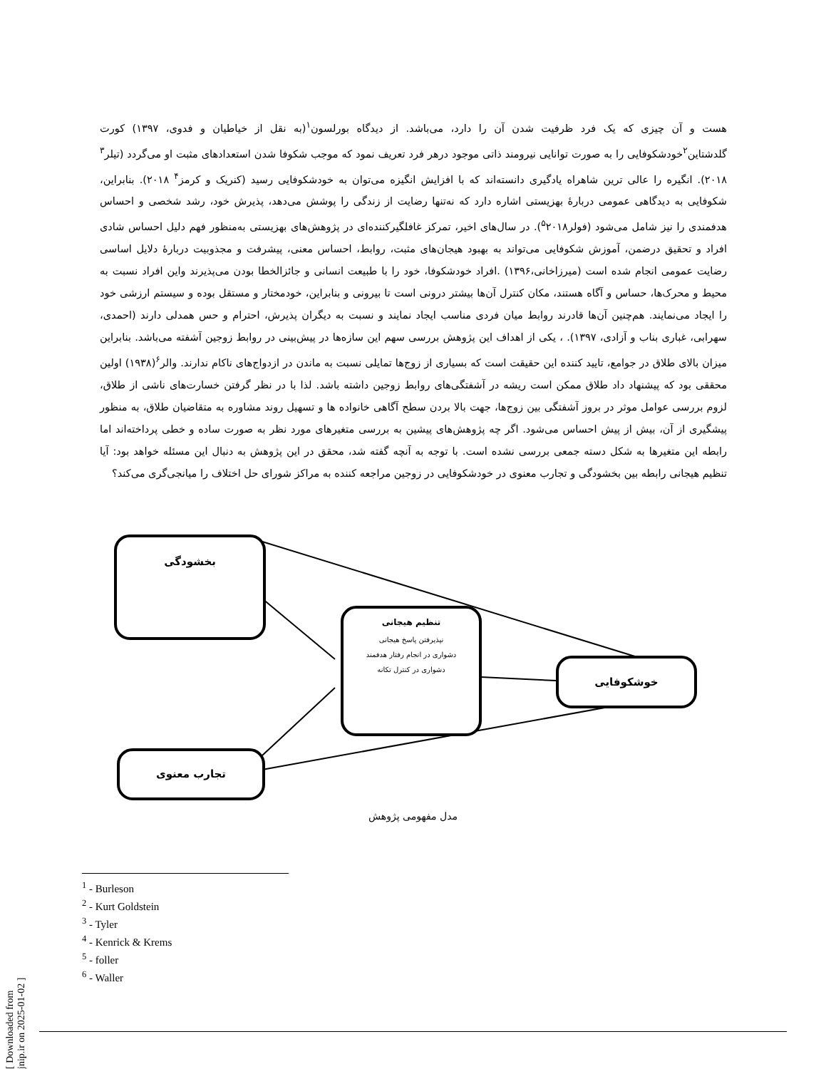هست و آن چیزی که یک فرد ظرفیت شدن آن را دارد، می‌باشد. از دیدگاه بورلسون<sup>۱</sup>(به نقل از خیاطیان و فدوی، ۱۳۹۷) کورت گلدشتاین<sup>۲</sup>خودشکوفایی را به صورت توانایی نیرومند ذاتی موجود درهر فرد تعریف نمود که موجب شکوفا شدن استعدادهای مثبت او می‌گردد (تیلر<sup>۳</sup> ۲۰۱۸). انگیره را عالی ترین شاهراه یادگیری دانسته‌اند که با افزایش انگیزه می‌توان به خودشکوفایی رسید (کنریک و کرمز<sup>۴</sup> ۲۰۱۸). بنابراین، شکوفایی به دیدگاهی عمومی دربارهٔ بهزیستی اشاره دارد که نه‌تنها رضایت از زندگی را پوشش می‌دهد، پذیرش خود، رشد شخصی و احساس هدفمندی را نیز شامل می‌شود (فولر<sup>۵</sup>۲۰۱۸). در سال‌های اخیر، تمرکز غافلگیرکننده‌ای در پژوهش‌های بهزیستی به‌منظور فهم دلیل احساس شادی افراد و تحقیق درضمن، آموزش شکوفایی می‌تواند به بهبود هیجان‌های مثبت، روابط، احساس معنی، پیشرفت و مجذوبیت دربارهٔ دلایل اساسی رضایت عمومی انجام شده است (میرزاخانی،۱۳۹۶) .افراد خودشکوفا، خود را با طبیعت انسانی و جائزالخطا بودن می‌پذیرند واین افراد نسبت به محیط و محرک‌ها، حساس و آگاه هستند، مکان کنترل آن‌ها بیشتر درونی است تا بیرونی و بنابراین، خودمختار و مستقل بوده و سیستم ارزشی خود را ایجاد می‌نمایند. هم‌چنین آن‌ها قادرند روابط میان فردی مناسب ایجاد نمایند و نسبت به دیگران پذیرش، احترام و حس همدلی دارند (احمدی، سهرابی، غباری بناب و آزادی، ۱۳۹۷). ، یکی از اهداف این پژوهش بررسی سهم این سازه‌ها در پیش‌بینی در روابط زوجین آشفته می‌باشد. بنابراین میزان بالای طلاق در جوامع، تایید کننده این حقیقت است که بسیاری از زوج‌ها تمایلی نسبت به ماندن در ازدواج‌های ناکام ندارند. والر<sup>۶</sup>(۱۹۳۸) اولین محققی بود که پیشنهاد داد طلاق ممکن است ریشه در آشفتگی‌های روابط زوجین داشته باشد. لذا با در نظر گرفتن خسارت‌های ناشی از طلاق، لزوم بررسی عوامل موثر در بروز آشفتگی بین زوج‌ها، جهت بالا بردن سطح آگاهی خانواده ها و تسهیل روند مشاوره به متقاضیان طلاق، به منظور پیشگیری از آن، بیش از پیش احساس می‌شود. اگر چه پژوهش‌های پیشین به بررسی متغیرهای مورد نظر به صورت ساده و خطی پرداخته‌اند اما رابطه این متغیرها به شکل دسته جمعی بررسی نشده است. با توجه به آنچه گفته شد، محقق در این پژوهش به دنبال این مسئله خواهد بود: آیا تنظیم هیجانی رابطه بین بخشودگی و تجارب معنوی در خودشکوفایی در زوجین مراجعه کننده به مراکز شورای حل اختلاف را میانجی‌گری می‌کند؟
بخشودگی
تنظیم هیجانی
نپذیرفتن پاسخ هیجانی
دشواری در انجام رفتار هدفمند
دشواری در کنترل تکانه
خوشکوفایی
تجارب معنوی
مدل مفهومی پژوهش
<sup>1</sup> - Burleson
<sup>2</sup> - Kurt Goldstein
<sup>3</sup> - Tyler
<sup>4</sup> - Kenrick & Krems
<sup>5</sup> - foller
<sup>6</sup> - Waller
[ Downloaded from jnip.ir on 2025-01-02 ]